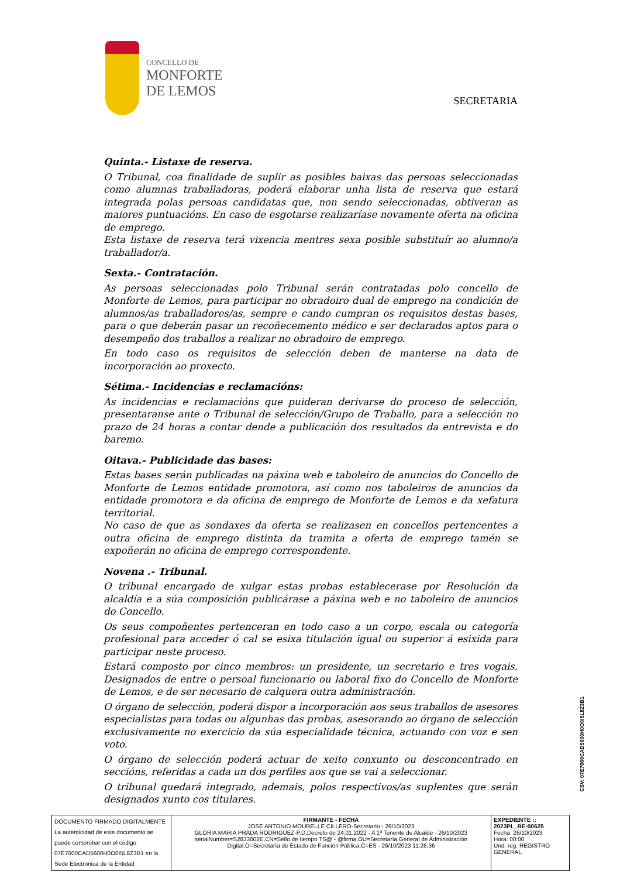CONCELLO DE
MONFORTE
DE LEMOS
SECRETARIA
Quinta.- Listaxe de reserva.
O Tribunal, coa finalidade de suplir as posibles baixas das persoas seleccionadas como alumnas traballadoras, poderá elaborar unha lista de reserva que estará integrada polas persoas candidatas que, non sendo seleccionadas, obtiveran as maiores puntuacións. En caso de esgotarse realizaríase novamente oferta na oficina de emprego.
Esta listaxe de reserva terá vixencia mentres sexa posible substituír ao alumno/a traballador/a.
Sexta.- Contratación.
As persoas seleccionadas polo Tribunal serán contratadas polo concello de Monforte de Lemos, para participar no obradoiro dual de emprego na condición de alumnos/as traballadores/as, sempre e cando cumpran os requisitos destas bases, para o que deberán pasar un recoñecemento médico e ser declarados aptos para o desempeño dos traballos a realizar no obradoiro de emprego.
En todo caso os requisitos de selección deben de manterse na data de incorporación ao proxecto.
Sétima.- Incidencias e reclamacións:
As incidencias e reclamacións que puideran derivarse do proceso de selección, presentaranse ante o Tribunal de selección/Grupo de Traballo, para a selección no prazo de 24 horas a contar dende a publicación dos resultados da entrevista e do baremo.
Oitava.- Publicidade das bases:
Estas bases serán publicadas na páxina web e taboleiro de anuncios do Concello de Monforte de Lemos entidade promotora, así como nos taboleiros de anuncios da entidade promotora e da oficina de emprego de Monforte de Lemos e da xefatura territorial.
No caso de que as sondaxes da oferta se realizasen en concellos pertencentes a outra oficina de emprego distinta da tramita a oferta de emprego tamén se expoñerán no oficina de emprego correspondente.
Novena .- Tribunal.
O tribunal encargado de xulgar estas probas establecerase por Resolución da alcaldía e a súa composición publicárase a páxina web e no taboleiro de anuncios do Concello.
Os seus compoñentes pertenceran en todo caso a un corpo, escala ou categoría profesional para acceder ó cal se esixa titulación igual ou superior á esixida para participar neste proceso.
Estará composto por cinco membros: un presidente, un secretario e tres vogais. Designados de entre o persoal funcionario ou laboral fixo do Concello de Monforte de Lemos, e de ser necesario de calquera outra administración.
O órgano de selección, poderá dispor a incorporación aos seus traballos de asesores especialistas para todas ou algunhas das probas, asesorando ao órgano de selección exclusivamente no exercicio da súa especialidade técnica, actuando con voz e sen voto.
O órgano de selección poderá actuar de xeito conxunto ou desconcentrado en seccións, referidas a cada un dos perfiles aos que se vai a seleccionar.
O tribunal quedará integrado, ademais, polos respectivos/as suplentes que serán designados xunto cos titulares.
CSV: 07E7000CAD5600H0O0I5L8Z3B1
| DOCUMENTO FIRMADO DIGITALMENTE La autenticidad de este documento se puede comprobar con el código 07E7000CAD5600H0O0I5L8Z3B1 en la Sede Electrónica de la Entidad | FIRMANTE - FECHA JOSE ANTONIO MOURELLE CILLERO-Secretario - 26/10/2023 GLORIA MARIA PRADA RODRIGUEZ-P.D.Decreto de 24.01.2022 - A 1ª Tenente de Alcalde - 26/10/2023 serialNumber=S2833002E,CN=Sello de tiempo TS@ - @firma,OU=Secretaría General de Administración Digital,O=Secretaría de Estado de Función Pública,C=ES - 26/10/2023 11:26:36 | EXPEDIENTE :: 2023PL_RE-00625 Fecha: 26/10/2023 Hora: 00:00 Und. reg: REGISTRO GENERAL |